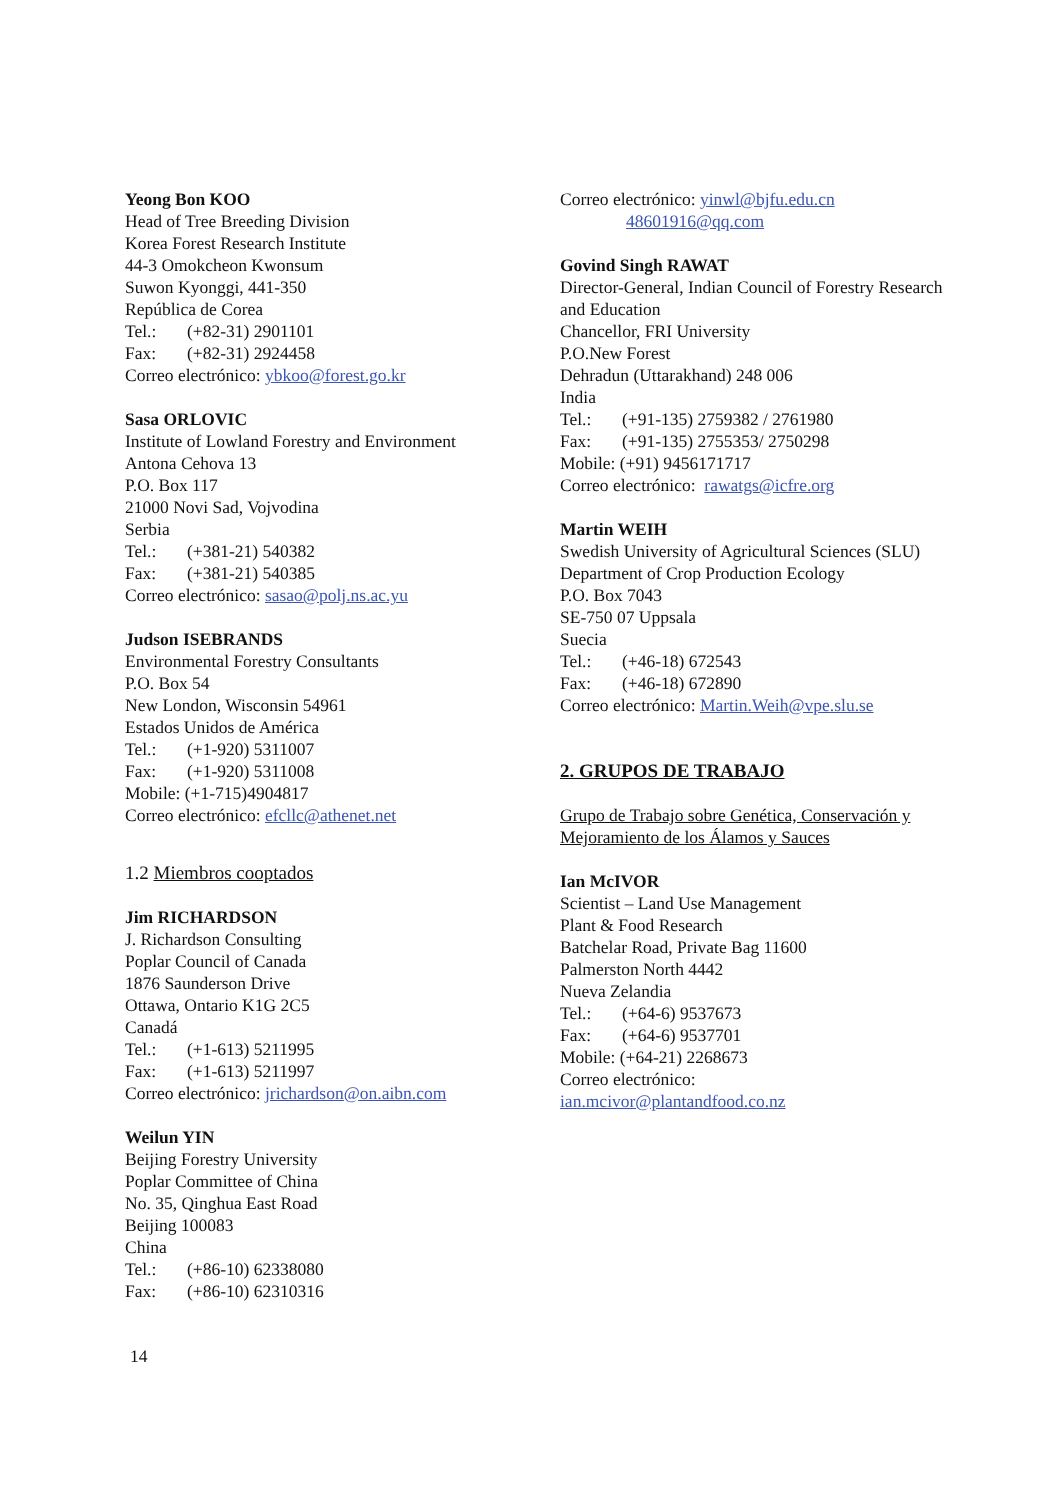Yeong Bon KOO
Head of Tree Breeding Division
Korea Forest Research Institute
44-3 Omokcheon Kwonsum
Suwon Kyonggi, 441-350
República de Corea
Tel.: (+82-31) 2901101
Fax: (+82-31) 2924458
Correo electrónico: ybkoo@forest.go.kr
Sasa ORLOVIC
Institute of Lowland Forestry and Environment
Antona Cehova 13
P.O. Box 117
21000 Novi Sad, Vojvodina
Serbia
Tel.: (+381-21) 540382
Fax: (+381-21) 540385
Correo electrónico: sasao@polj.ns.ac.yu
Judson ISEBRANDS
Environmental Forestry Consultants
P.O. Box 54
New London, Wisconsin 54961
Estados Unidos de América
Tel.: (+1-920) 5311007
Fax: (+1-920) 5311008
Mobile: (+1-715)4904817
Correo electrónico: efcllc@athenet.net
1.2 Miembros cooptados
Jim RICHARDSON
J. Richardson Consulting
Poplar Council of Canada
1876 Saunderson Drive
Ottawa, Ontario K1G 2C5
Canadá
Tel.: (+1-613) 5211995
Fax: (+1-613) 5211997
Correo electrónico: jrichardson@on.aibn.com
Weilun YIN
Beijing Forestry University
Poplar Committee of China
No. 35, Qinghua East Road
Beijing 100083
China
Tel.: (+86-10) 62338080
Fax: (+86-10) 62310316
Correo electrónico: yinwl@bjfu.edu.cn
48601916@qq.com
Govind Singh RAWAT
Director-General, Indian Council of Forestry Research and Education
Chancellor, FRI University
P.O.New Forest
Dehradun (Uttarakhand) 248 006
India
Tel.: (+91-135) 2759382 / 2761980
Fax: (+91-135) 2755353/ 2750298
Mobile: (+91) 9456171717
Correo electrónico: rawatgs@icfre.org
Martin WEIH
Swedish University of Agricultural Sciences (SLU)
Department of Crop Production Ecology
P.O. Box 7043
SE-750 07 Uppsala
Suecia
Tel.: (+46-18) 672543
Fax: (+46-18) 672890
Correo electrónico: Martin.Weih@vpe.slu.se
2. GRUPOS DE TRABAJO
Grupo de Trabajo sobre Genética, Conservación y Mejoramiento de los Álamos y Sauces
Ian McIVOR
Scientist – Land Use Management
Plant & Food Research
Batchelar Road, Private Bag 11600
Palmerston North 4442
Nueva Zelandia
Tel.: (+64-6) 9537673
Fax: (+64-6) 9537701
Mobile: (+64-21) 2268673
Correo electrónico:
ian.mcivor@plantandfood.co.nz
14